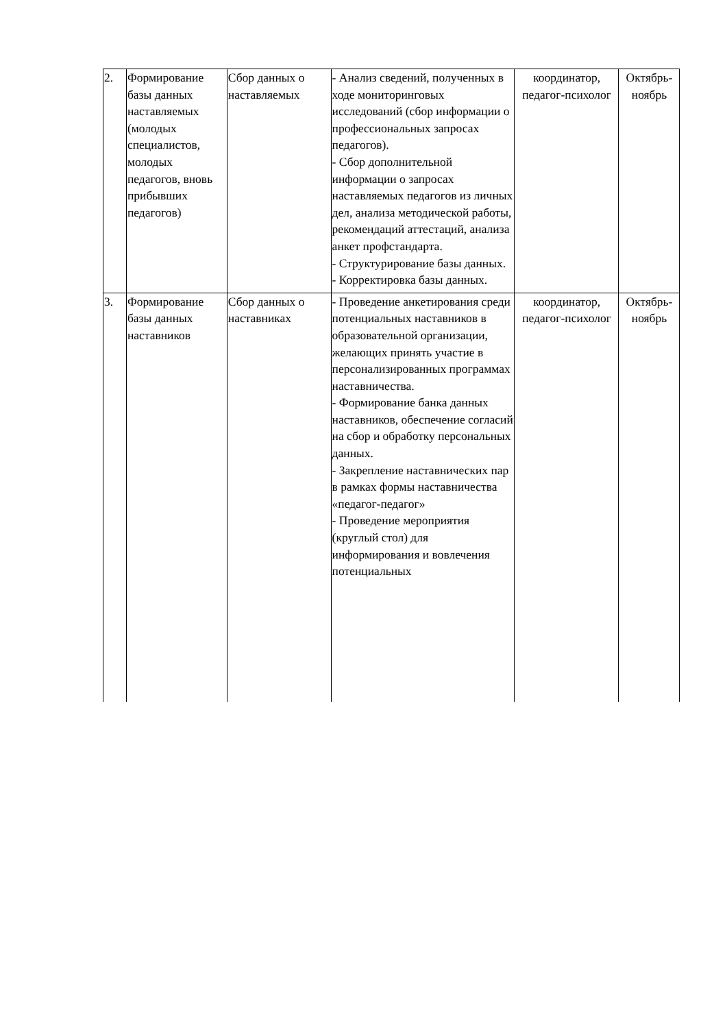| 2. | Формирование базы данных наставляемых (молодых специалистов, молодых педагогов, вновь прибывших педагогов) | Сбор данных о наставляемых | - Анализ сведений, полученных в ходе мониторинговых исследований (сбор информации о профессиональных запросах педагогов). - Сбор дополнительной информации о запросах наставляемых педагогов из личных дел, анализа методической работы, рекомендаций аттестаций, анализа анкет профстандарта. - Структурирование базы данных. - Корректировка базы данных. | координатор, педагог-психолог | Октябрь-ноябрь |
| 3. | Формирование базы данных наставников | Сбор данных о наставниках | - Проведение анкетирования среди потенциальных наставников в образовательной организации, желающих принять участие в персонализированных программах наставничества. - Формирование банка данных наставников, обеспечение согласий на сбор и обработку персональных данных. - Закрепление наставнических пар в рамках формы наставничества «педагог-педагог» - Проведение мероприятия (круглый стол) для информирования и вовлечения потенциальных | координатор, педагог-психолог | Октябрь-ноябрь |